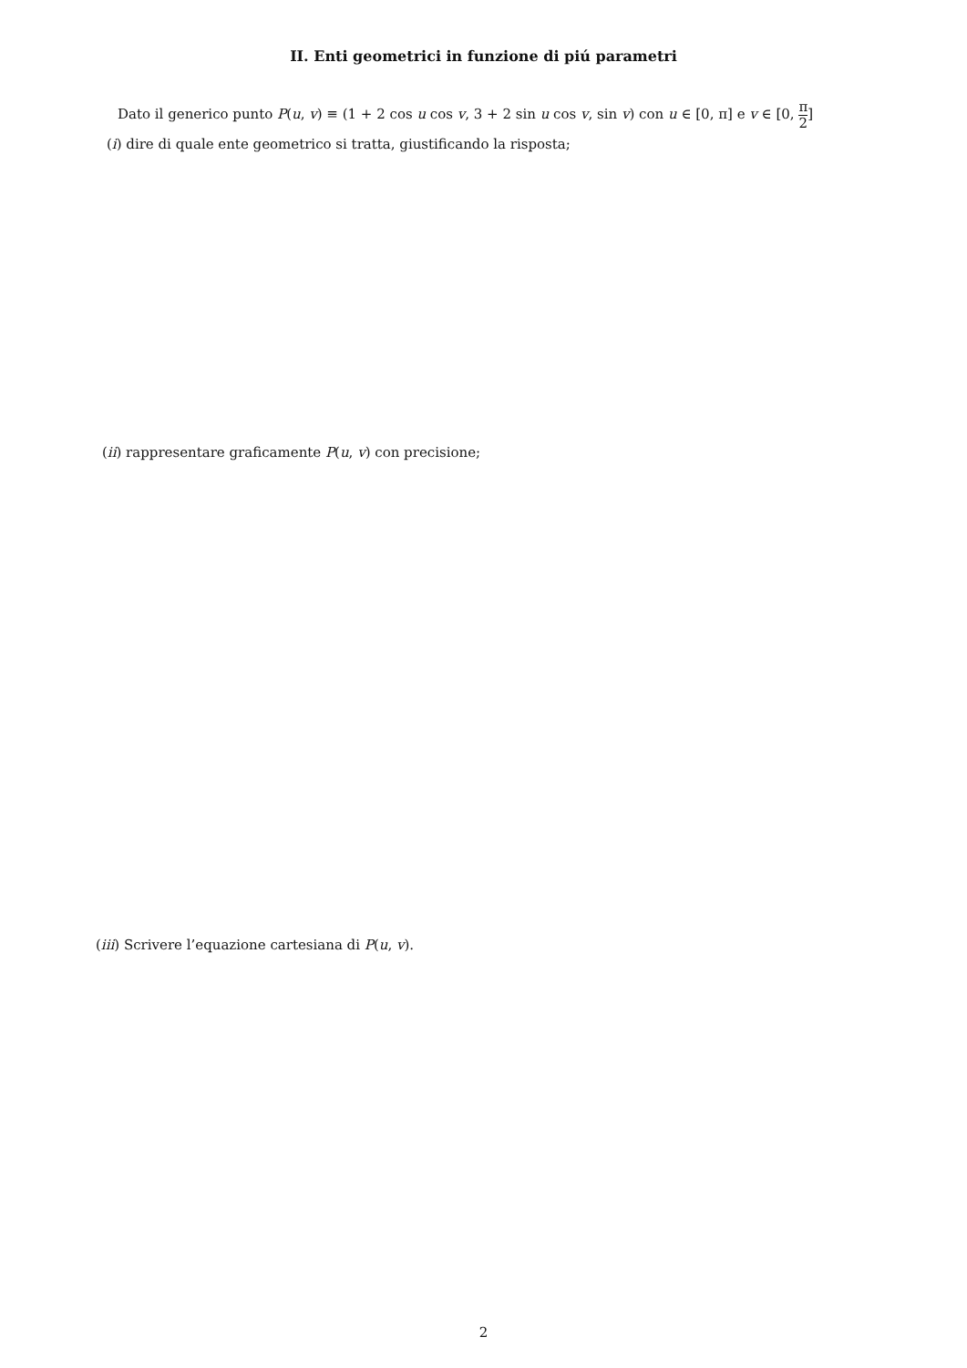II. Enti geometrici in funzione di piú parametri
Dato il generico punto P(u, v) ≡ (1 + 2 cos u cos v, 3 + 2 sin u cos v, sin v) con u ∈ [0, π] e v ∈ [0, π 2]
(i) dire di quale ente geometrico si tratta, giustificando la risposta;
(ii) rappresentare graficamente P(u, v) con precisione;
(iii) Scrivere l’equazione cartesiana di P(u, v).
2